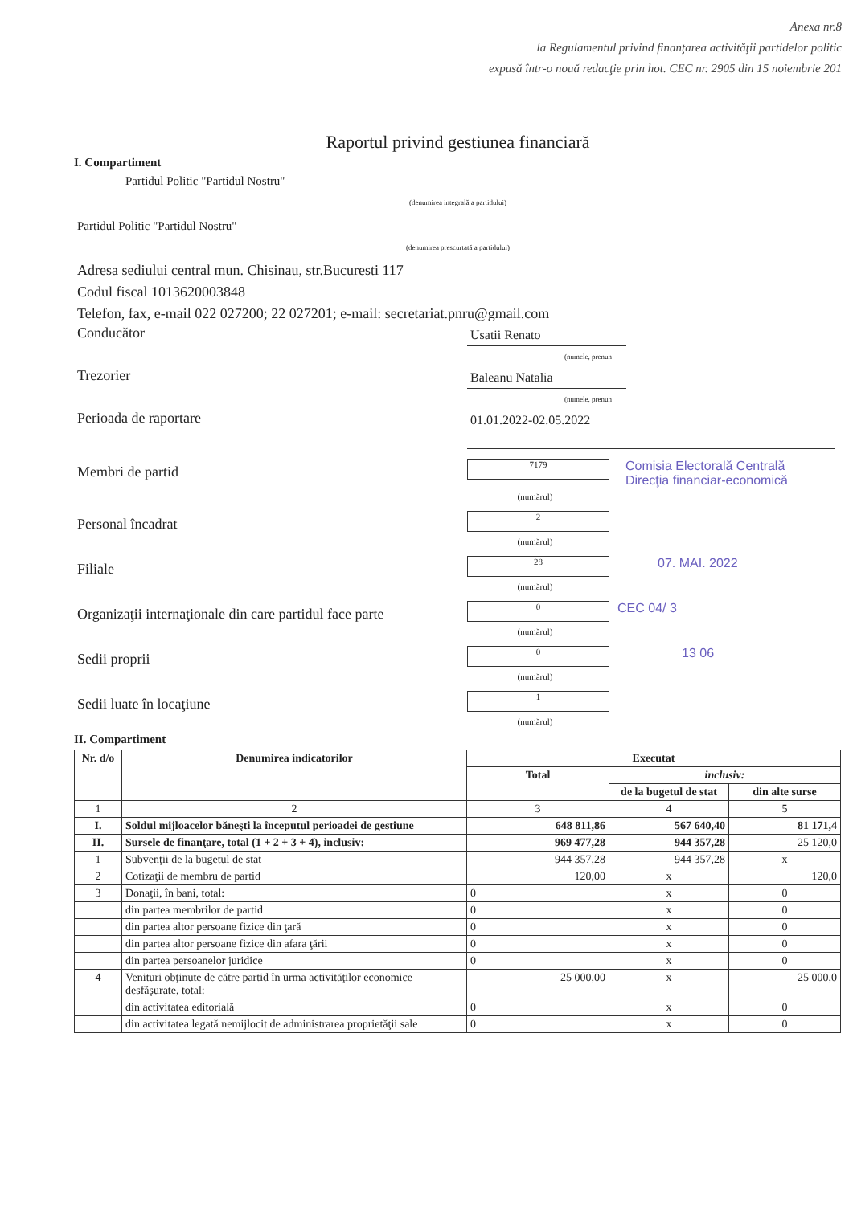Anexa nr.8
la Regulamentul privind finanţarea activităţii partidelor politic
expusă într-o nouă redacţie prin hot. CEC nr. 2905 din 15 noiembrie 201
Raportul privind gestiunea financiară
I. Compartiment
Partidul Politic "Partidul Nostru"
(denumirea integrală a partidului)
Partidul Politic "Partidul Nostru"
(denumirea prescurtată a partidului)
Adresa sediului central mun. Chisinau, str.Bucuresti 117
Codul fiscal 1013620003848
Telefon, fax, e-mail 022 027200; 22 027201; e-mail: secretariat.pnru@gmail.com
Conducător
Usatii Renato
(numele, prenun
Trezorier
Baleanu Natalia
(numele, prenun
Perioada de raportare
01.01.2022-02.05.2022
Membri de partid
7179
Comisia Electorală Centrală
Direcţia financiar-economică
(numărul)
Personal încadrat
2
(numărul)
Filiale
28
07. MAI. 2022
(numărul)
Organizaţii internaţionale din care partidul face parte
0
CEC 04/ 3
(numărul)
Sedii proprii
0
13 06
(numărul)
Sedii luate în locaţiune
1
(numărul)
II. Compartiment
| Nr. d/o | Denumirea indicatorilor | Executat | | |
| --- | --- | --- | --- | --- |
| | | Total | inclusiv: | |
| | | | de la bugetul de stat | din alte surse |
| 1 | 2 | 3 | 4 | 5 |
| I. | Soldul mijloacelor băneşti la începutul perioadei de gestiune | 648 811,86 | 567 640,40 | 81 171,4 |
| II. | Sursele de finanţare, total (1 + 2 + 3 + 4), inclusiv: | 969 477,28 | 944 357,28 | 25 120,0 |
| 1 | Subvenţii de la bugetul de stat | 944 357,28 | 944 357,28 | x |
| 2 | Cotizaţii de membru de partid | 120,00 | x | 120,0 |
| 3 | Donaţii, în bani, total: | 0 | x | 0 |
| | din partea membrilor de partid | 0 | x | 0 |
| | din partea altor persoane fizice din ţară | 0 | x | 0 |
| | din partea altor persoane fizice din afara ţării | 0 | x | 0 |
| | din partea persoanelor juridice | 0 | x | 0 |
| 4 | Venituri obţinute de către partid în urma activităţilor economice desfăşurate, total: | 25 000,00 | x | 25 000,0 |
| | din activitatea editorială | 0 | x | 0 |
| | din activitatea legată nemijlocit de administrarea proprietăţii sale | 0 | x | 0 |